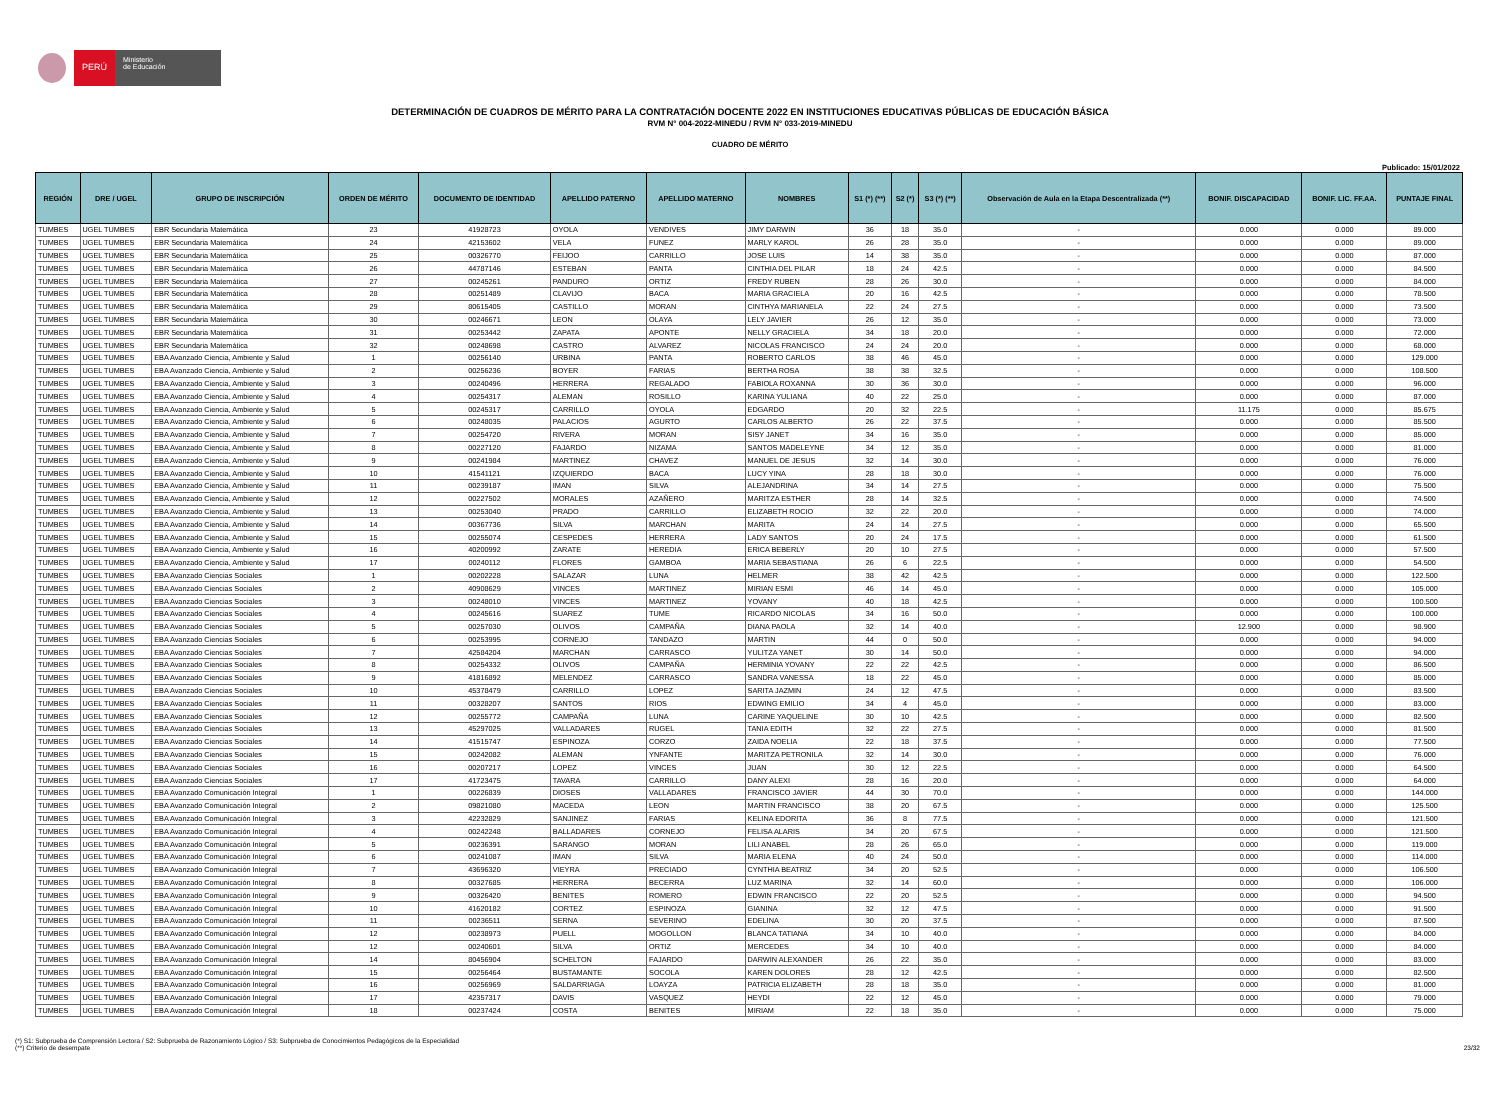PERÚ
Ministerio
de Educación
DETERMINACIÓN DE CUADROS DE MÉRITO PARA LA CONTRATACIÓN DOCENTE 2022 EN INSTITUCIONES EDUCATIVAS PÚBLICAS DE EDUCACIÓN BÁSICA
RVM N° 004-2022-MINEDU / RVM N° 033-2019-MINEDU
CUADRO DE MÉRITO
Publicado: 15/01/2022
| REGIÓN | DRE / UGEL | GRUPO DE INSCRIPCIÓN | ORDEN DE MÉRITO | DOCUMENTO DE IDENTIDAD | APELLIDO PATERNO | APELLIDO MATERNO | NOMBRES | S1 (*) (**) | S2 (*) | S3 (*) (**) | Observación de Aula en la Etapa Descentralizada (**) | BONIF. DISCAPACIDAD | BONIF. LIC. FF.AA. | PUNTAJE FINAL |
| --- | --- | --- | --- | --- | --- | --- | --- | --- | --- | --- | --- | --- | --- | --- |
| TUMBES | UGEL TUMBES | EBR Secundaria Matemática | 23 | 41928723 | OYOLA | VENDIVES | JIMY DARWIN | 36 | 18 | 35.0 | - | 0.000 | 0.000 | 89.000 |
| TUMBES | UGEL TUMBES | EBR Secundaria Matemática | 24 | 42153602 | VELA | FUNEZ | MARLY KAROL | 26 | 28 | 35.0 | - | 0.000 | 0.000 | 89.000 |
| TUMBES | UGEL TUMBES | EBR Secundaria Matemática | 25 | 00326770 | FEIJOO | CARRILLO | JOSE LUIS | 14 | 38 | 35.0 | - | 0.000 | 0.000 | 87.000 |
| TUMBES | UGEL TUMBES | EBR Secundaria Matemática | 26 | 44787146 | ESTEBAN | PANTA | CINTHIA DEL PILAR | 18 | 24 | 42.5 | - | 0.000 | 0.000 | 84.500 |
| TUMBES | UGEL TUMBES | EBR Secundaria Matemática | 27 | 00245261 | PANDURO | ORTIZ | FREDY RUBEN | 28 | 26 | 30.0 | - | 0.000 | 0.000 | 84.000 |
| TUMBES | UGEL TUMBES | EBR Secundaria Matemática | 28 | 00251489 | CLAVIJO | BACA | MARIA GRACIELA | 20 | 16 | 42.5 | - | 0.000 | 0.000 | 78.500 |
| TUMBES | UGEL TUMBES | EBR Secundaria Matemática | 29 | 80615405 | CASTILLO | MORAN | CINTHYA MARIANELA | 22 | 24 | 27.5 | - | 0.000 | 0.000 | 73.500 |
| TUMBES | UGEL TUMBES | EBR Secundaria Matemática | 30 | 00246671 | LEON | OLAYA | LELY JAVIER | 26 | 12 | 35.0 | - | 0.000 | 0.000 | 73.000 |
| TUMBES | UGEL TUMBES | EBR Secundaria Matemática | 31 | 00253442 | ZAPATA | APONTE | NELLY GRACIELA | 34 | 18 | 20.0 | - | 0.000 | 0.000 | 72.000 |
| TUMBES | UGEL TUMBES | EBR Secundaria Matemática | 32 | 00248698 | CASTRO | ALVAREZ | NICOLAS FRANCISCO | 24 | 24 | 20.0 | - | 0.000 | 0.000 | 68.000 |
| TUMBES | UGEL TUMBES | EBA Avanzado Ciencia, Ambiente y Salud | 1 | 00256140 | URBINA | PANTA | ROBERTO CARLOS | 38 | 46 | 45.0 | - | 0.000 | 0.000 | 129.000 |
| TUMBES | UGEL TUMBES | EBA Avanzado Ciencia, Ambiente y Salud | 2 | 00256236 | BOYER | FARIAS | BERTHA ROSA | 38 | 38 | 32.5 | - | 0.000 | 0.000 | 108.500 |
| TUMBES | UGEL TUMBES | EBA Avanzado Ciencia, Ambiente y Salud | 3 | 00240496 | HERRERA | REGALADO | FABIOLA ROXANNA | 30 | 36 | 30.0 | - | 0.000 | 0.000 | 96.000 |
| TUMBES | UGEL TUMBES | EBA Avanzado Ciencia, Ambiente y Salud | 4 | 00254317 | ALEMAN | ROSILLO | KARINA YULIANA | 40 | 22 | 25.0 | - | 0.000 | 0.000 | 87.000 |
| TUMBES | UGEL TUMBES | EBA Avanzado Ciencia, Ambiente y Salud | 5 | 00245317 | CARRILLO | OYOLA | EDGARDO | 20 | 32 | 22.5 | - | 11.175 | 0.000 | 85.675 |
| TUMBES | UGEL TUMBES | EBA Avanzado Ciencia, Ambiente y Salud | 6 | 00248035 | PALACIOS | AGURTO | CARLOS ALBERTO | 26 | 22 | 37.5 | - | 0.000 | 0.000 | 85.500 |
| TUMBES | UGEL TUMBES | EBA Avanzado Ciencia, Ambiente y Salud | 7 | 00254720 | RIVERA | MORAN | SISY JANET | 34 | 16 | 35.0 | - | 0.000 | 0.000 | 85.000 |
| TUMBES | UGEL TUMBES | EBA Avanzado Ciencia, Ambiente y Salud | 8 | 00227120 | FAJARDO | NIZAMA | SANTOS MADELEYNE | 34 | 12 | 35.0 | - | 0.000 | 0.000 | 81.000 |
| TUMBES | UGEL TUMBES | EBA Avanzado Ciencia, Ambiente y Salud | 9 | 00241984 | MARTINEZ | CHAVEZ | MANUEL DE JESUS | 32 | 14 | 30.0 | - | 0.000 | 0.000 | 76.000 |
| TUMBES | UGEL TUMBES | EBA Avanzado Ciencia, Ambiente y Salud | 10 | 41541121 | IZQUIERDO | BACA | LUCY YINA | 28 | 18 | 30.0 | - | 0.000 | 0.000 | 76.000 |
| TUMBES | UGEL TUMBES | EBA Avanzado Ciencia, Ambiente y Salud | 11 | 00239187 | IMAN | SILVA | ALEJANDRINA | 34 | 14 | 27.5 | - | 0.000 | 0.000 | 75.500 |
| TUMBES | UGEL TUMBES | EBA Avanzado Ciencia, Ambiente y Salud | 12 | 00227502 | MORALES | AZAÑERO | MARITZA ESTHER | 28 | 14 | 32.5 | - | 0.000 | 0.000 | 74.500 |
| TUMBES | UGEL TUMBES | EBA Avanzado Ciencia, Ambiente y Salud | 13 | 00253040 | PRADO | CARRILLO | ELIZABETH ROCIO | 32 | 22 | 20.0 | - | 0.000 | 0.000 | 74.000 |
| TUMBES | UGEL TUMBES | EBA Avanzado Ciencia, Ambiente y Salud | 14 | 00367736 | SILVA | MARCHAN | MARITA | 24 | 14 | 27.5 | - | 0.000 | 0.000 | 65.500 |
| TUMBES | UGEL TUMBES | EBA Avanzado Ciencia, Ambiente y Salud | 15 | 00255074 | CESPEDES | HERRERA | LADY SANTOS | 20 | 24 | 17.5 | - | 0.000 | 0.000 | 61.500 |
| TUMBES | UGEL TUMBES | EBA Avanzado Ciencia, Ambiente y Salud | 16 | 40200992 | ZARATE | HEREDIA | ERICA BEBERLY | 20 | 10 | 27.5 | - | 0.000 | 0.000 | 57.500 |
| TUMBES | UGEL TUMBES | EBA Avanzado Ciencia, Ambiente y Salud | 17 | 00240112 | FLORES | GAMBOA | MARIA SEBASTIANA | 26 | 6 | 22.5 | - | 0.000 | 0.000 | 54.500 |
| TUMBES | UGEL TUMBES | EBA Avanzado Ciencias Sociales | 1 | 00202228 | SALAZAR | LUNA | HELMER | 38 | 42 | 42.5 | - | 0.000 | 0.000 | 122.500 |
| TUMBES | UGEL TUMBES | EBA Avanzado Ciencias Sociales | 2 | 40908629 | VINCES | MARTINEZ | MIRIAN ESMI | 46 | 14 | 45.0 | - | 0.000 | 0.000 | 105.000 |
| TUMBES | UGEL TUMBES | EBA Avanzado Ciencias Sociales | 3 | 00248010 | VINCES | MARTINEZ | YOVANY | 40 | 18 | 42.5 | - | 0.000 | 0.000 | 100.500 |
| TUMBES | UGEL TUMBES | EBA Avanzado Ciencias Sociales | 4 | 00245616 | SUAREZ | TUME | RICARDO NICOLAS | 34 | 16 | 50.0 | - | 0.000 | 0.000 | 100.000 |
| TUMBES | UGEL TUMBES | EBA Avanzado Ciencias Sociales | 5 | 00257030 | OLIVOS | CAMPAÑA | DIANA PAOLA | 32 | 14 | 40.0 | - | 12.900 | 0.000 | 98.900 |
| TUMBES | UGEL TUMBES | EBA Avanzado Ciencias Sociales | 6 | 00253995 | CORNEJO | TANDAZO | MARTIN | 44 | 0 | 50.0 | - | 0.000 | 0.000 | 94.000 |
| TUMBES | UGEL TUMBES | EBA Avanzado Ciencias Sociales | 7 | 42584204 | MARCHAN | CARRASCO | YULITZA YANET | 30 | 14 | 50.0 | - | 0.000 | 0.000 | 94.000 |
| TUMBES | UGEL TUMBES | EBA Avanzado Ciencias Sociales | 8 | 00254332 | OLIVOS | CAMPAÑA | HERMINIA YOVANY | 22 | 22 | 42.5 | - | 0.000 | 0.000 | 86.500 |
| TUMBES | UGEL TUMBES | EBA Avanzado Ciencias Sociales | 9 | 41816892 | MELENDEZ | CARRASCO | SANDRA VANESSA | 18 | 22 | 45.0 | - | 0.000 | 0.000 | 85.000 |
| TUMBES | UGEL TUMBES | EBA Avanzado Ciencias Sociales | 10 | 45378479 | CARRILLO | LOPEZ | SARITA JAZMIN | 24 | 12 | 47.5 | - | 0.000 | 0.000 | 83.500 |
| TUMBES | UGEL TUMBES | EBA Avanzado Ciencias Sociales | 11 | 00328207 | SANTOS | RIOS | EDWING EMILIO | 34 | 4 | 45.0 | - | 0.000 | 0.000 | 83.000 |
| TUMBES | UGEL TUMBES | EBA Avanzado Ciencias Sociales | 12 | 00255772 | CAMPAÑA | LUNA | CARINE YAQUELINE | 30 | 10 | 42.5 | - | 0.000 | 0.000 | 82.500 |
| TUMBES | UGEL TUMBES | EBA Avanzado Ciencias Sociales | 13 | 45297025 | VALLADARES | RUGEL | TANIA EDITH | 32 | 22 | 27.5 | - | 0.000 | 0.000 | 81.500 |
| TUMBES | UGEL TUMBES | EBA Avanzado Ciencias Sociales | 14 | 41515747 | ESPINOZA | CORZO | ZAIDA NOELIA | 22 | 18 | 37.5 | - | 0.000 | 0.000 | 77.500 |
| TUMBES | UGEL TUMBES | EBA Avanzado Ciencias Sociales | 15 | 00242082 | ALEMAN | YNFANTE | MARITZA PETRONILA | 32 | 14 | 30.0 | - | 0.000 | 0.000 | 76.000 |
| TUMBES | UGEL TUMBES | EBA Avanzado Ciencias Sociales | 16 | 00207217 | LOPEZ | VINCES | JUAN | 30 | 12 | 22.5 | - | 0.000 | 0.000 | 64.500 |
| TUMBES | UGEL TUMBES | EBA Avanzado Ciencias Sociales | 17 | 41723475 | TAVARA | CARRILLO | DANY ALEXI | 28 | 16 | 20.0 | - | 0.000 | 0.000 | 64.000 |
| TUMBES | UGEL TUMBES | EBA Avanzado Comunicación Integral | 1 | 00226839 | DIOSES | VALLADARES | FRANCISCO JAVIER | 44 | 30 | 70.0 | - | 0.000 | 0.000 | 144.000 |
| TUMBES | UGEL TUMBES | EBA Avanzado Comunicación Integral | 2 | 09821080 | MACEDA | LEON | MARTIN FRANCISCO | 38 | 20 | 67.5 | - | 0.000 | 0.000 | 125.500 |
| TUMBES | UGEL TUMBES | EBA Avanzado Comunicación Integral | 3 | 42232829 | SANJINEZ | FARIAS | KELINA EDORITA | 36 | 8 | 77.5 | - | 0.000 | 0.000 | 121.500 |
| TUMBES | UGEL TUMBES | EBA Avanzado Comunicación Integral | 4 | 00242248 | BALLADARES | CORNEJO | FELISA ALARIS | 34 | 20 | 67.5 | - | 0.000 | 0.000 | 121.500 |
| TUMBES | UGEL TUMBES | EBA Avanzado Comunicación Integral | 5 | 00236391 | SARANGO | MORAN | LILI ANABEL | 28 | 26 | 65.0 | - | 0.000 | 0.000 | 119.000 |
| TUMBES | UGEL TUMBES | EBA Avanzado Comunicación Integral | 6 | 00241087 | IMAN | SILVA | MARIA ELENA | 40 | 24 | 50.0 | - | 0.000 | 0.000 | 114.000 |
| TUMBES | UGEL TUMBES | EBA Avanzado Comunicación Integral | 7 | 43696320 | VIEYRA | PRECIADO | CYNTHIA BEATRIZ | 34 | 20 | 52.5 | - | 0.000 | 0.000 | 106.500 |
| TUMBES | UGEL TUMBES | EBA Avanzado Comunicación Integral | 8 | 00327685 | HERRERA | BECERRA | LUZ MARINA | 32 | 14 | 60.0 | - | 0.000 | 0.000 | 106.000 |
| TUMBES | UGEL TUMBES | EBA Avanzado Comunicación Integral | 9 | 00326420 | BENITES | ROMERO | EDWIN FRANCISCO | 22 | 20 | 52.5 | - | 0.000 | 0.000 | 94.500 |
| TUMBES | UGEL TUMBES | EBA Avanzado Comunicación Integral | 10 | 41620182 | CORTEZ | ESPINOZA | GIANINA | 32 | 12 | 47.5 | - | 0.000 | 0.000 | 91.500 |
| TUMBES | UGEL TUMBES | EBA Avanzado Comunicación Integral | 11 | 00236511 | SERNA | SEVERINO | EDELINA | 30 | 20 | 37.5 | - | 0.000 | 0.000 | 87.500 |
| TUMBES | UGEL TUMBES | EBA Avanzado Comunicación Integral | 12 | 00238973 | PUELL | MOGOLLON | BLANCA TATIANA | 34 | 10 | 40.0 | - | 0.000 | 0.000 | 84.000 |
| TUMBES | UGEL TUMBES | EBA Avanzado Comunicación Integral | 12 | 00240601 | SILVA | ORTIZ | MERCEDES | 34 | 10 | 40.0 | - | 0.000 | 0.000 | 84.000 |
| TUMBES | UGEL TUMBES | EBA Avanzado Comunicación Integral | 14 | 80456904 | SCHELTON | FAJARDO | DARWIN ALEXANDER | 26 | 22 | 35.0 | - | 0.000 | 0.000 | 83.000 |
| TUMBES | UGEL TUMBES | EBA Avanzado Comunicación Integral | 15 | 00256464 | BUSTAMANTE | SOCOLA | KAREN DOLORES | 28 | 12 | 42.5 | - | 0.000 | 0.000 | 82.500 |
| TUMBES | UGEL TUMBES | EBA Avanzado Comunicación Integral | 16 | 00256969 | SALDARRIAGA | LOAYZA | PATRICIA ELIZABETH | 28 | 18 | 35.0 | - | 0.000 | 0.000 | 81.000 |
| TUMBES | UGEL TUMBES | EBA Avanzado Comunicación Integral | 17 | 42357317 | DAVIS | VASQUEZ | HEYDI | 22 | 12 | 45.0 | - | 0.000 | 0.000 | 79.000 |
| TUMBES | UGEL TUMBES | EBA Avanzado Comunicación Integral | 18 | 00237424 | COSTA | BENITES | MIRIAM | 22 | 18 | 35.0 | - | 0.000 | 0.000 | 75.000 |
(*) S1: Subprueba de Comprensión Lectora / S2: Subprueba de Razonamiento Lógico / S3: Subprueba de Conocimientos Pedagógicos de la Especialidad
(**) Criterio de desempate
23/32